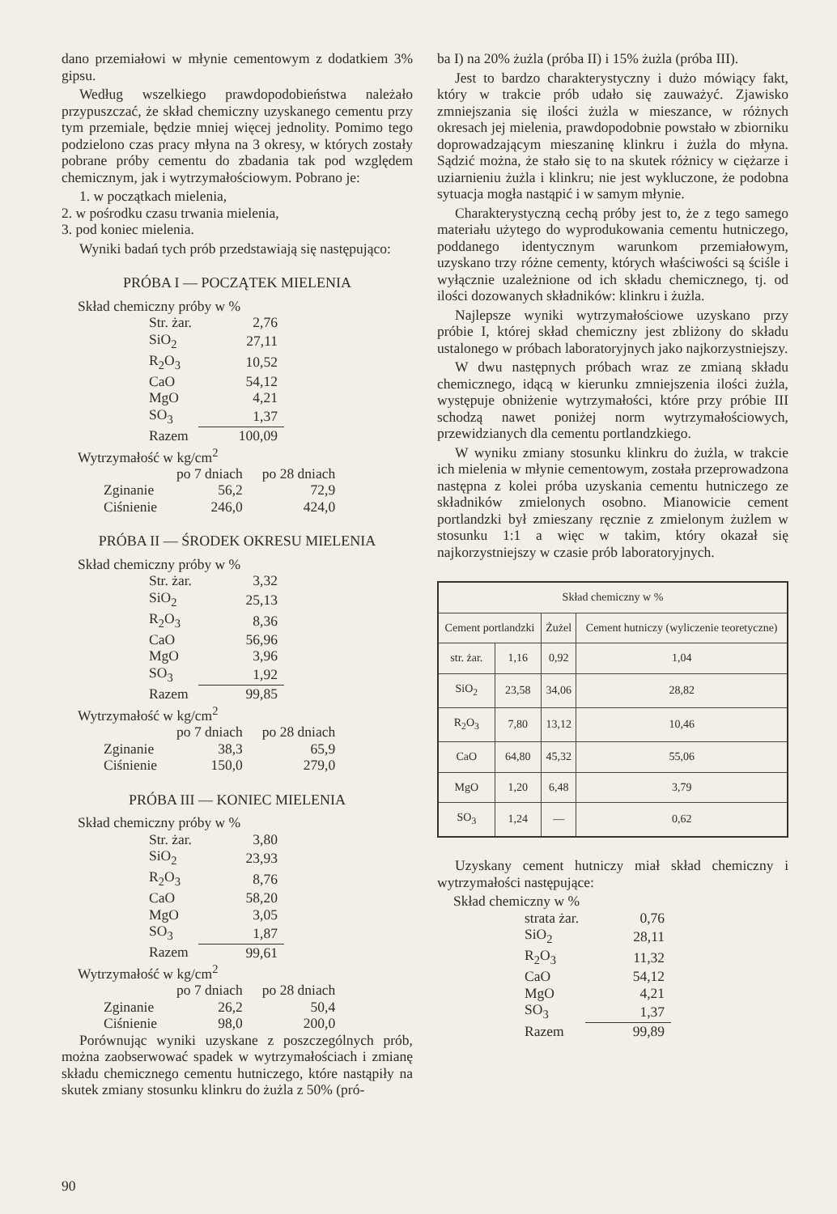dano przemiałowi w młynie cementowym z dodatkiem 3% gipsu.
Według wszelkiego prawdopodobieństwa należało przypuszczać, że skład chemiczny uzyskanego cementu przy tym przemiale, będzie mniej więcej jednolity. Pomimo tego podzielono czas pracy młyna na 3 okresy, w których zostały pobrane próby cementu do zbadania tak pod względem chemicznym, jak i wytrzymałościowym. Pobrano je:
1. w początkach mielenia,
2. w pośrodku czasu trwania mielenia,
3. pod koniec mielenia.
Wyniki badań tych prób przedstawiają się następująco:
PRÓBA I — POCZĄTEK MIELENIA
Skład chemiczny próby w %
| Str. żar. | 2,76 |
| SiO<sub>2</sub> | 27,11 |
| R<sub>2</sub>O<sub>3</sub> | 10,52 |
| CaO | 54,12 |
| MgO | 4,21 |
| SO<sub>3</sub> | 1,37 |
| Razem | 100,09 |
Wytrzymałość w kg/cm<sup>2</sup>
| | po 7 dniach | po 28 dniach |
| Zginanie | 56,2 | 72,9 |
| Ciśnienie | 246,0 | 424,0 |
PRÓBA II — ŚRODEK OKRESU MIELENIA
Skład chemiczny próby w %
| Str. żar. | 3,32 |
| SiO<sub>2</sub> | 25,13 |
| R<sub>2</sub>O<sub>3</sub> | 8,36 |
| CaO | 56,96 |
| MgO | 3,96 |
| SO<sub>3</sub> | 1,92 |
| Razem | 99,85 |
Wytrzymałość w kg/cm<sup>2</sup>
| | po 7 dniach | po 28 dniach |
| Zginanie | 38,3 | 65,9 |
| Ciśnienie | 150,0 | 279,0 |
PRÓBA III — KONIEC MIELENIA
Skład chemiczny próby w %
| Str. żar. | 3,80 |
| SiO<sub>2</sub> | 23,93 |
| R<sub>2</sub>O<sub>3</sub> | 8,76 |
| CaO | 58,20 |
| MgO | 3,05 |
| SO<sub>3</sub> | 1,87 |
| Razem | 99,61 |
Wytrzymałość w kg/cm<sup>2</sup>
| | po 7 dniach | po 28 dniach |
| Zginanie | 26,2 | 50,4 |
| Ciśnienie | 98,0 | 200,0 |
Porównując wyniki uzyskane z poszczególnych prób, można zaobserwować spadek w wytrzymałościach i zmianę składu chemicznego cementu hutniczego, które nastąpiły na skutek zmiany stosunku klinkru do żużla z 50% (pró-
ba I) na 20% żużla (próba II) i 15% żużla (próba III).
Jest to bardzo charakterystyczny i dużo mówiący fakt, który w trakcie prób udało się zauważyć. Zjawisko zmniejszania się ilości żużla w mieszance, w różnych okresach jej mielenia, prawdopodobnie powstało w zbiorniku doprowadzającym mieszaninę klinkru i żużla do młyna. Sądzić można, że stało się to na skutek różnicy w ciężarze i uziarnieniu żużla i klinkru; nie jest wykluczone, że podobna sytuacja mogła nastąpić i w samym młynie.
Charakterystyczną cechą próby jest to, że z tego samego materiału użytego do wyprodukowania cementu hutniczego, poddanego identycznym warunkom przemiałowym, uzyskano trzy różne cementy, których właściwości są ściśle i wyłącznie uzależnione od ich składu chemicznego, tj. od ilości dozowanych składników: klinkru i żużla.
Najlepsze wyniki wytrzymałościowe uzyskano przy próbie I, której skład chemiczny jest zbliżony do składu ustalonego w próbach laboratoryjnych jako najkorzystniejszy.
W dwu następnych próbach wraz ze zmianą składu chemicznego, idącą w kierunku zmniejszenia ilości żużla, występuje obniżenie wytrzymałości, które przy próbie III schodzą nawet poniżej norm wytrzymałościowych, przewidzianych dla cementu portlandzkiego.
W wyniku zmiany stosunku klinkru do żużla, w trakcie ich mielenia w młynie cementowym, została przeprowadzona następna z kolei próba uzyskania cementu hutniczego ze składników zmielonych osobno. Mianowicie cement portlandzki był zmieszany ręcznie z zmielonym żużlem w stosunku 1:1 a więc w takim, który okazał się najkorzystniejszy w czasie prób laboratoryjnych.
| Skład chemiczny w % | | | |
| --- | --- | --- | --- |
| Cement portlandzki | | Żużel | Cement hutniczy (wyliczenie teoretyczne) |
| str. żar. | 1,16 | 0,92 | 1,04 |
| SiO<sub>2</sub> | 23,58 | 34,06 | 28,82 |
| R<sub>2</sub>O<sub>3</sub> | 7,80 | 13,12 | 10,46 |
| CaO | 64,80 | 45,32 | 55,06 |
| MgO | 1,20 | 6,48 | 3,79 |
| SO<sub>3</sub> | 1,24 | — | 0,62 |
Uzyskany cement hutniczy miał skład chemiczny i wytrzymałości następujące:
Skład chemiczny w %
| strata żar. | 0,76 |
| SiO<sub>2</sub> | 28,11 |
| R<sub>2</sub>O<sub>3</sub> | 11,32 |
| CaO | 54,12 |
| MgO | 4,21 |
| SO<sub>3</sub> | 1,37 |
| Razem | 99,89 |
90